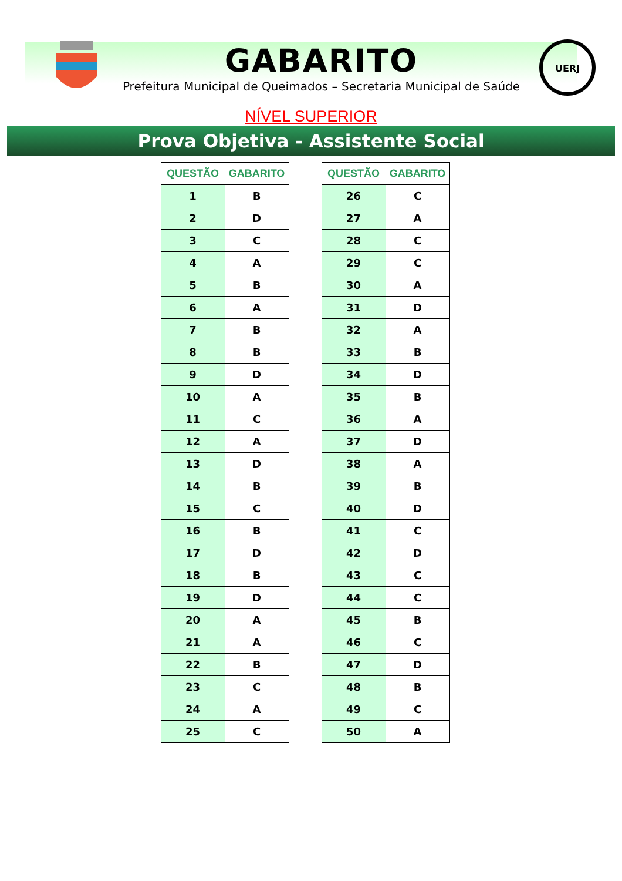GABARITO
Prefeitura Municipal de Queimados – Secretaria Municipal de Saúde
UERJ
NÍVEL SUPERIOR
Prova Objetiva - Assistente Social
| QUESTÃO | GABARITO |
| --- | --- |
| 1 | B |
| 2 | D |
| 3 | C |
| 4 | A |
| 5 | B |
| 6 | A |
| 7 | B |
| 8 | B |
| 9 | D |
| 10 | A |
| 11 | C |
| 12 | A |
| 13 | D |
| 14 | B |
| 15 | C |
| 16 | B |
| 17 | D |
| 18 | B |
| 19 | D |
| 20 | A |
| 21 | A |
| 22 | B |
| 23 | C |
| 24 | A |
| 25 | C |
| QUESTÃO | GABARITO |
| --- | --- |
| 26 | C |
| 27 | A |
| 28 | C |
| 29 | C |
| 30 | A |
| 31 | D |
| 32 | A |
| 33 | B |
| 34 | D |
| 35 | B |
| 36 | A |
| 37 | D |
| 38 | A |
| 39 | B |
| 40 | D |
| 41 | C |
| 42 | D |
| 43 | C |
| 44 | C |
| 45 | B |
| 46 | C |
| 47 | D |
| 48 | B |
| 49 | C |
| 50 | A |